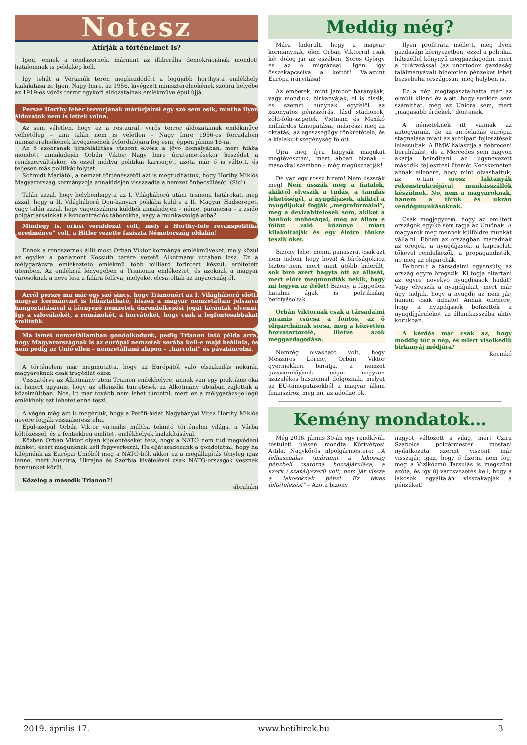Notesz
Átírják a történelmet is?
Igen, ennek a rendszernek, mármint az illiberális demokráciának mondott hatalomnak is példakép kell.
Így tehát a Vértanúk terén megkezdődött a legújabb horthysta emlékhely kialakítása is. Igen, Nagy Imre, az 1956. kivégzett miniszterelnökének szobra helyébe az 1919-es vörös terror egykori áldozatainak emlékműve épül újjá.
Persze Horthy fehér terrorjának mártírjairól egy szó sem esik, mintha ilyen áldozatok nem is lettek volna.
Az sem véletlen, hogy ez a restaurált vörös terror áldozatainak emlékműve vélhetőleg – ami talán nem is véletlen – Nagy Imre 1956-os forradalom miniszterelnökének kivégzésének évfordulójára fog esni, éppen június 16-ra.
Az ő szobrának újrafelállítása viszont elvész a jövő homályában, mert hiába mondott annakidején Orbán Viktor Nagy Imre újratemetésekor beszédet a rendszerváltáskor, és ezzel indítva politikai karrierjét, azóta már ő is váltott, és teljesen más politikát folytat.
Schmidt Máriától, a nemzet történészétől azt is megtudhattuk, hogy Horthy Miklós Magyarország kormányzója annakidején visszaadta a nemzet önbecsülését! (Sic!)
Talán azzal, hogy helybenhagyta az I. Világháború utáni trianoni határokat, meg azzal, hogy a II. Világháború Don-kanyari poklába küldte a II. Magyar Hadsereget, vagy talán azzal, hogy vagonszámra küldték annakidején – német parancsra – a zsidó polgártársainkat a koncentrációs táborokba, vagy a munkaszolgálatba?
Mindegy is, óriási véráldozat volt, mely a Horthy-féle revanspolitika „eredménye” volt, a Hitler vezette fasiszta Németország oldalán!
Ennek a rendszernek állít most Orbán Viktor kormánya emlékműveket, mely közül az egyike a parlament Kossuth terére vezető Alkotmány utcában lesz. Ez a mélygarázsra emlékeztető emlékmű több milliárd forintért készül, erőltetett ütemben. Az emlékmű lényegében a Trianonra emlékeztet, és azoknak a magyar városoknak a neve lesz a falára felírva, melyeket elcsatoltak az anyaországtól.
Arról persze ma már egy szó sincs, hogy Trianonért az I. Világháború előtti magyar kormányzat is hibáztatható, hiszen a magyar nemzetállam jelszava hangoztatásával a környező nemzetek önrendelkezési jogát kívánták elvenni. Így a szlovákokét, a románokét, a horvátokét, hogy csak a legfontosabbakat említsük.
Ma ismét nemzetállamban gondolkodunk, pedig Trianon intő példa arra, hogy Magyarországnak is az európai nemzetek sorába kell-e majd beállnia, és nem pedig az Unió ellen – nemzetállami alapon – „harcolni” és pávatáncolni.
A történelem már megmutatta, hogy az Európától való elszakadás nekünk, magyaroknak csak tragédiát okoz.
Visszatérve az Alkotmány utcai Trianon emlékhelyre, annak van egy praktikus oka is. Ismert ugyanis, hogy az ellenzéki tüntetések az Alkotmány utcában zajlottak a közelmúltban. Nos, itt már tovább nem lehet tüntetni, mert ez a mélygarázs-jellegű emlékhely ezt lehetetlenné teszi.
A végén még azt is megérjük, hogy a Petőfi-hidat Nagybányai Vitéz Horthy Miklós nevére fogják visszakeresztelni.
Épül-szépül Orbán Viktor virtuális múltba tekintő történelmi világa, a Várba költözéssel, és a fentiekben említett emlékhelyek kialakításával.
Közben Orbán Viktor olyan kijelentéseket tesz, hogy a NATO nem tud megvédeni minket, ezért magunknak kell fegyverkezni. Ha eljátszadozunk a gondolattal, hogy ha kilépnénk az Európai Unióból meg a NATO-ból, akkor ez a megállapítás tényleg igaz lenne, mert Ausztria, Ukrajna és Szerbia kivételével csak NATO-országok vesznek bennünket körül.
Közeleg a második Trianon?!
ábrahám
Meddig még?
Mára kiderült, hogy a magyar kormánynak, élen Orbán Viktorral csak két dolog jár az eszében, Soros György és az ő migránsai. Igen, így összekapcsolva a kettőt! Valamint Európa irányítása!
Az emberek, mint jámbor báránykák, vagy mondjuk, birkanyájak, el is hiszik, és szemet hunynak egyfelől az iszonyatos pénzszórás, lásd stadionok, zöld-foki-szigetek, Vietnam és Mexikó milliárdos támogatásai, másrészt meg az oktatás, az egészségügy tönkretétele, és a kialakult szegénység fölött.
Újra meg újra hagyják magukat megtéveszteni, mert abban bíznak – másokkal szemben – még megúszhatják!
De van egy rossz hírem! Nem úszszák meg! Nem ússzák meg a fiatalok, akiktől elveszik a tudás, a tanulás lehetőségét, a nyugdíjasok, akiktől a nyugdíjukat fogják „megreformálni”, meg a devizahitelesek sem, akiket a bankok mohóságai, meg az állam e fölött való közönye miatt kilakoltatják és egy életre tönkre teszik őket.
Bizony, lehet menni panaszra, csak azt nem tudom, hogy hová! A bíróságokhoz biztos nem, mert mint utóbb kiderült, sok bíró azért hagyta ott az állását, mert előre megmondták nekik, hogy mi legyen az ítélet! Bizony, a független hatalmi ágak is politikailag befolyásoltak.
Orbán Viktornak csak a társadalmi piramis csúcsa a fontos, az ő oligarcháinak sorsa, meg a közvetlen hozzátartozóié, illetve azok meggazdagodása.
Nemrég olvasható volt, hogy Mészáros Lőrinc, Orbán Viktor gyermekkori barátja, a nemzet gázszerelőjének cégei negyven százalékos haszonnal dolgoznak, melyet az EU-támogatásokból a magyar állam finanszíroz, meg mi, az adófizetők.
Ilyen profitráta mellett, meg ilyen gazdasági környezetben, ezzel a politikai hátszéllel könynyű meggazdagodni, mert a túlárazással (az unortodox gazdaság találmányával) hihetetlen pénzeket lehet bezsebelni országosan, meg helyben is.
Ez a nép megtapasztalhatta már az elmúlt kilenc év alatt, hogy senkire sem számíthat, még az Unióra sem, mert „magasabb érdekek” döntenek.
A németeknek itt vannak az autógyáraik, de az autóeladás európai stagnálása miatt az autóipari fejlesztések lelassultak. A BMW halasztja a debreceni beruházást, de a Mercedes sem nagyon akarja beindítani az úgynevezett második fejlesztési ütemét Kecskeméten annak ellenére, hogy mint olvashattuk, az ottani orosz laktanyák rekonstrukciójával munkásszállók készülnek. No, nem a magyaroknak, hanem a török és ukrán vendégmunkásoknak.
Csak megjegyzem, hogy az említett országok egyike sem tagja az Uniónak. A magyarok meg mennek külföldre munkát vállalni. Ebben az országban maradnak az öregek, a nyugdíjasok, a kapcsolati tőkével rendelkezők, a propagandisták, no meg az oligarchák.
Felborult a társadalmi egyensúly, az ország egyre öregszik. Ki fogja eltartani az egyre növekvő nyugdíjasok hadát? Vagy elveszik a nyugdíjukat, mert már úgy tudjuk, hogy a nyugdíj az nem jár, hanem csak adható! Annak ellenére, hogy a nyugdíjasok befizették a nyugdíjjárulékot az államkasszába aktív korukban.
A kérdés már csak az, hogy meddig tűr a nép, és miért viselkedik birkanyáj módjára?
Kocinkó
Kemény mondatok…
Még 2016. június 30-án egy rendkívüli testületi ülésen mondta Körtvélyesi Attila, Nagykőrös alpolgármestere: „A felhasználás (mármint a lakosság pénzbeli csatorna hozzájárulása, a szerk.) szabályszerű volt, nem jár vissza a lakosoknak pénz! Ez téves feltételezés!” – Azóta bizony
nagyot változott a világ, mert Czira Szabolcs polgármester mostani nyilatkozata szerint viszont már visszajár, igaz, hogy ő fizetni nem fog, meg a Víziközmű Társulás is megszűnt azóta, és így új városvezetés kell, hogy a lakosok egyáltalán visszakapják a pénzüket!
2019. április 17. www.hetihirek.hu 3